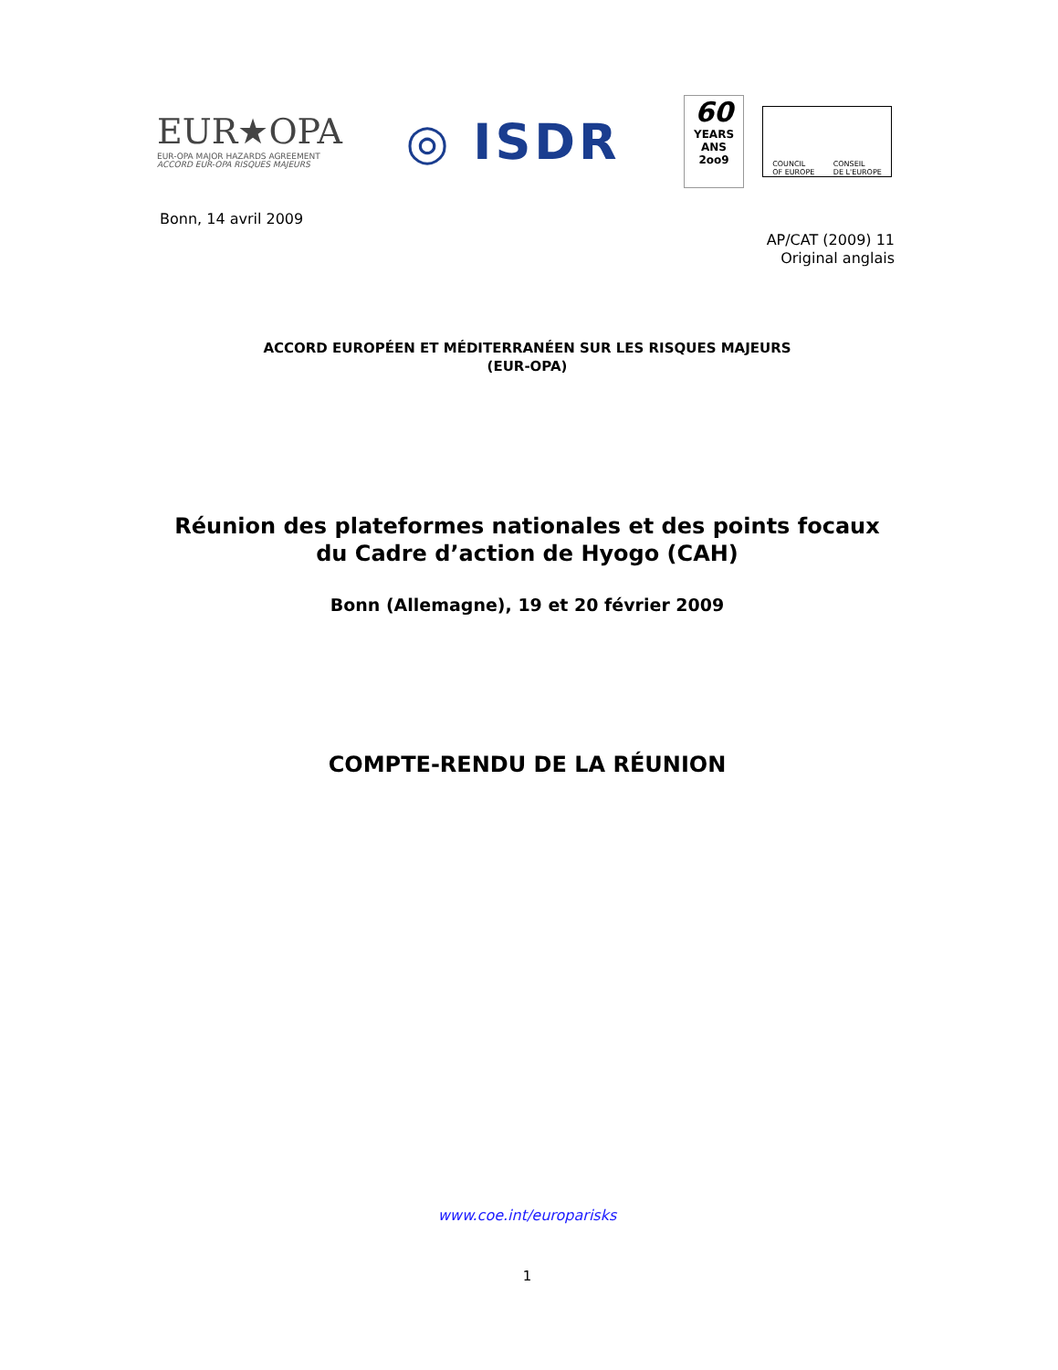EUR★OPA
EUR-OPA MAJOR HAZARDS AGREEMENT
ACCORD EUR-OPA RISQUES MAJEURS
◎ ISDR
60
YEARS ANS
2oo9
COUNCIL
OF EUROPE CONSEIL
DE L'EUROPE
Bonn, 14 avril 2009
AP/CAT (2009) 11
Original anglais
ACCORD EUROPÉEN ET MÉDITERRANÉEN SUR LES RISQUES MAJEURS
(EUR-OPA)
Réunion des plateformes nationales et des points focaux
du Cadre d’action de Hyogo (CAH)
Bonn (Allemagne), 19 et 20 février 2009
COMPTE-RENDU DE LA RÉUNION
www.coe.int/europarisks
1